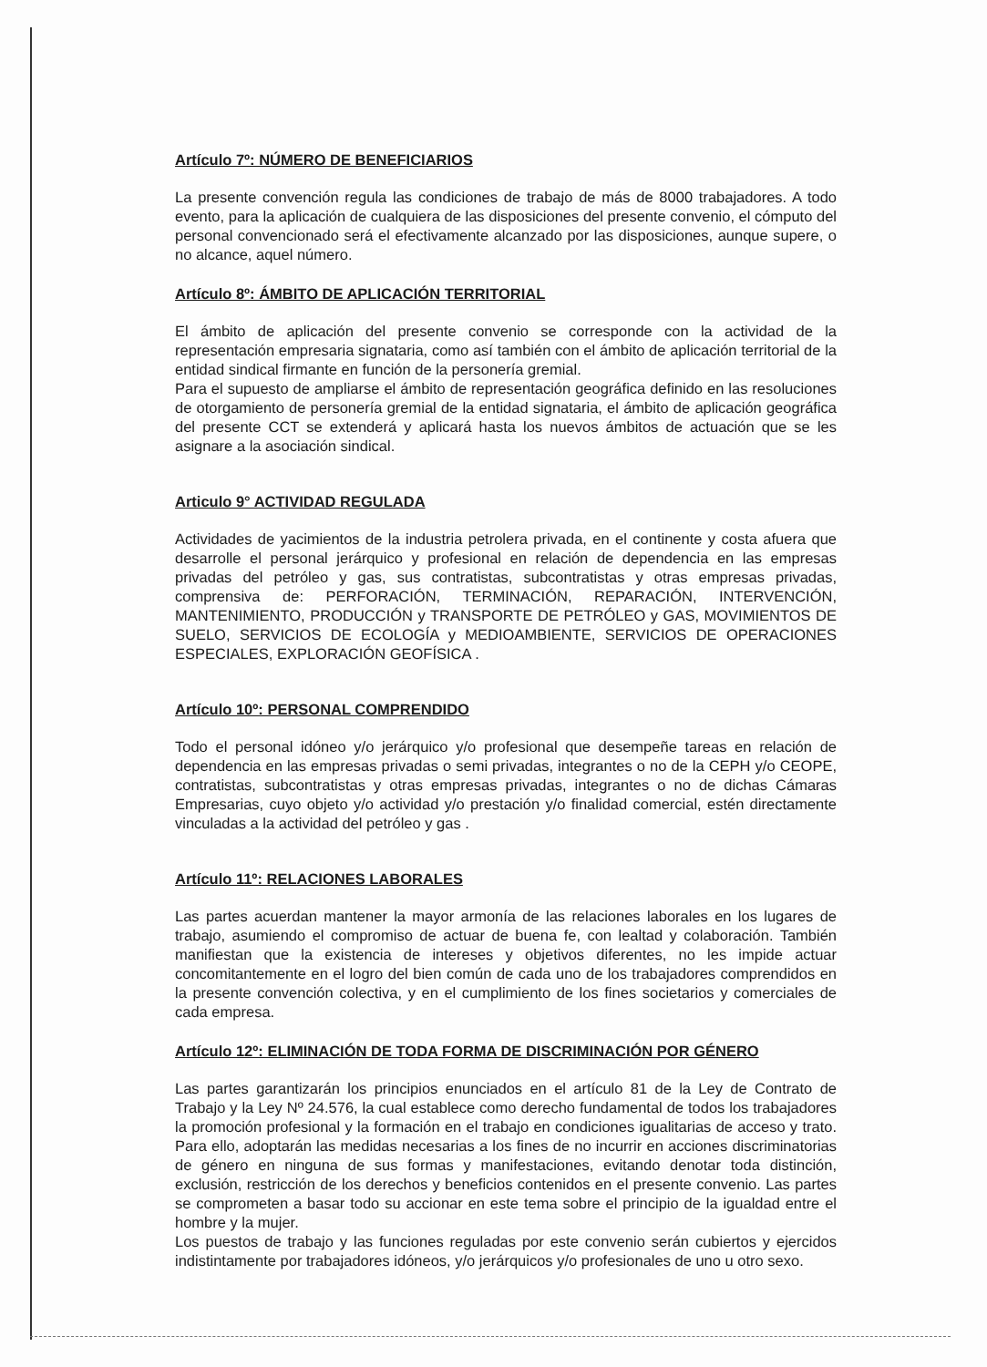Artículo 7º: NÚMERO DE BENEFICIARIOS
La presente convención regula las condiciones de trabajo de más de 8000 trabajadores. A todo evento, para la aplicación de cualquiera de las disposiciones del presente convenio, el cómputo del personal convencionado será el efectivamente alcanzado por las disposiciones, aunque supere, o no alcance, aquel número.
Artículo 8º: ÁMBITO DE APLICACIÓN TERRITORIAL
El ámbito de aplicación del presente convenio se corresponde con la actividad de la representación empresaria signataria, como así también con el ámbito de aplicación territorial de la entidad sindical firmante en función de la personería gremial.
Para el supuesto de ampliarse el ámbito de representación geográfica definido en las resoluciones de otorgamiento de personería gremial de la entidad signataria, el ámbito de aplicación geográfica del presente CCT se extenderá y aplicará hasta los nuevos ámbitos de actuación que se les asignare a la asociación sindical.
Articulo 9° ACTIVIDAD REGULADA
Actividades de yacimientos de la industria petrolera privada, en el continente y costa afuera que desarrolle el personal jerárquico y profesional en relación de dependencia en las empresas privadas del petróleo y gas, sus contratistas, subcontratistas y otras empresas privadas, comprensiva de: PERFORACIÓN, TERMINACIÓN, REPARACIÓN, INTERVENCIÓN, MANTENIMIENTO, PRODUCCIÓN y TRANSPORTE DE PETRÓLEO y GAS, MOVIMIENTOS DE SUELO, SERVICIOS DE ECOLOGÍA y MEDIOAMBIENTE, SERVICIOS DE OPERACIONES ESPECIALES, EXPLORACIÓN GEOFÍSICA .
Artículo 10º: PERSONAL COMPRENDIDO
Todo el personal idóneo y/o jerárquico y/o profesional que desempeñe tareas en relación de dependencia en las empresas privadas o semi privadas, integrantes o no de la CEPH y/o CEOPE, contratistas, subcontratistas y otras empresas privadas, integrantes o no de dichas Cámaras Empresarias, cuyo objeto y/o actividad y/o prestación y/o finalidad comercial, estén directamente vinculadas a la actividad del petróleo y gas .
Artículo 11º: RELACIONES LABORALES
Las partes acuerdan mantener la mayor armonía de las relaciones laborales en los lugares de trabajo, asumiendo el compromiso de actuar de buena fe, con lealtad y colaboración. También manifiestan que la existencia de intereses y objetivos diferentes, no les impide actuar concomitantemente en el logro del bien común de cada uno de los trabajadores comprendidos en la presente convención colectiva, y en el cumplimiento de los fines societarios y comerciales de cada empresa.
Artículo 12º: ELIMINACIÓN DE TODA FORMA DE DISCRIMINACIÓN POR GÉNERO
Las partes garantizarán los principios enunciados en el artículo 81 de la Ley de Contrato de Trabajo y la Ley Nº 24.576, la cual establece como derecho fundamental de todos los trabajadores la promoción profesional y la formación en el trabajo en condiciones igualitarias de acceso y trato. Para ello, adoptarán las medidas necesarias a los fines de no incurrir en acciones discriminatorias de género en ninguna de sus formas y manifestaciones, evitando denotar toda distinción, exclusión, restricción de los derechos y beneficios contenidos en el presente convenio. Las partes se comprometen a basar todo su accionar en este tema sobre el principio de la igualdad entre el hombre y la mujer.
Los puestos de trabajo y las funciones reguladas por este convenio serán cubiertos y ejercidos indistintamente por trabajadores idóneos, y/o jerárquicos y/o profesionales de uno u otro sexo.